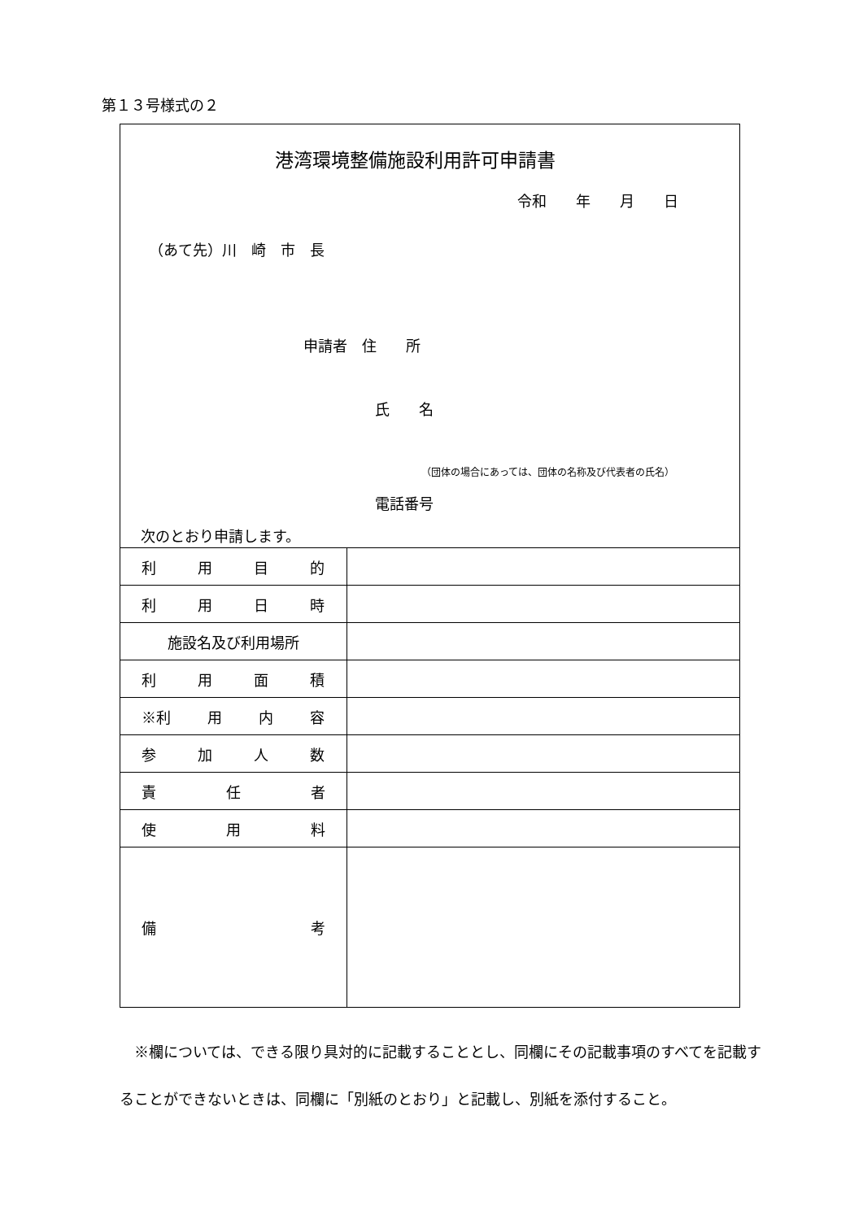第１３号様式の２
港湾環境整備施設利用許可申請書
令和　　年　　月　　日
（あて先）川　崎　市　長
申請者　住　　所
氏　　名
（団体の場合にあっては、団体の名称及び代表者の氏名）
電話番号
次のとおり申請します。
| 利 用 目 的 | |
| 利 用 日 時 | |
| 施設名及び利用場所 | |
| 利 用 面 積 | |
| ※利 用 内 容 | |
| 参 加 人 数 | |
| 責 任 者 | |
| 使 用 料 | |
| 備 考 | |
※欄については、できる限り具対的に記載することとし、同欄にその記載事項のすべてを記載することができないときは、同欄に「別紙のとおり」と記載し、別紙を添付すること。